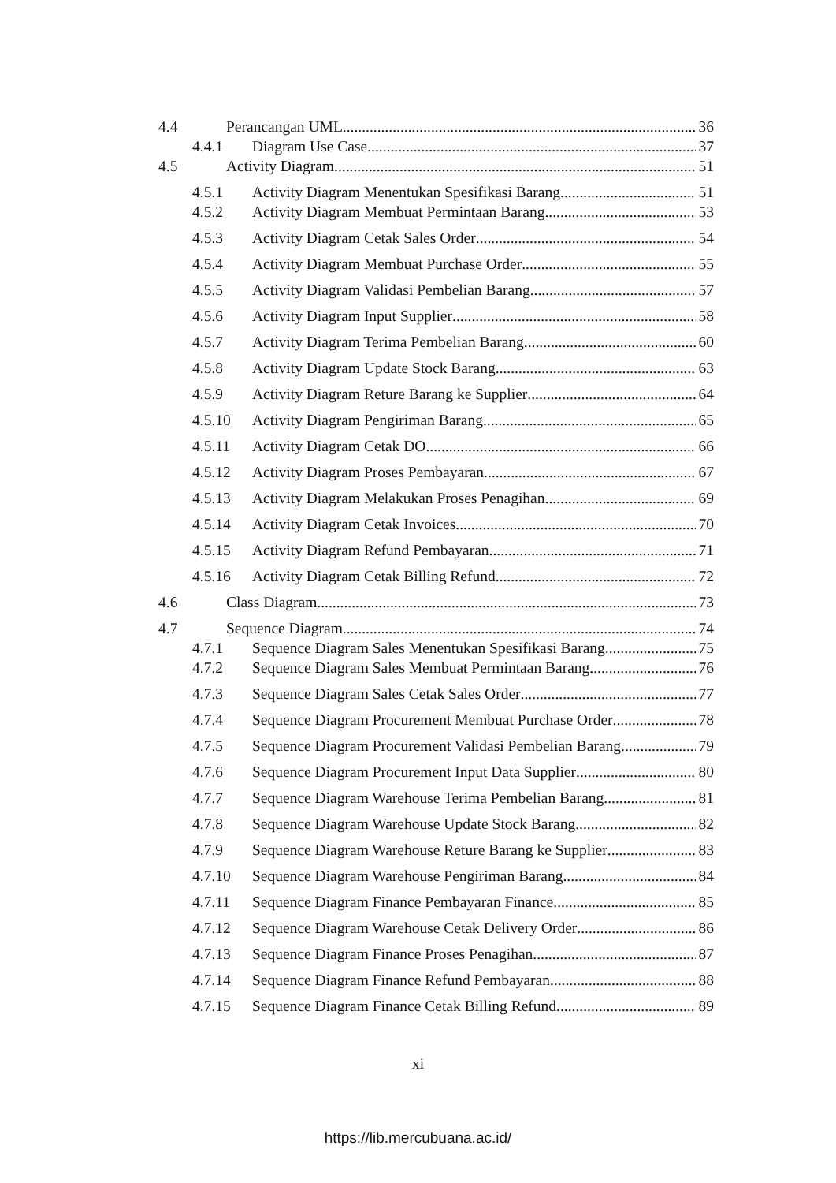4.4 Perancangan UML 36
4.4.1 Diagram Use Case 37
4.5 Activity Diagram 51
4.5.1 Activity Diagram Menentukan Spesifikasi Barang 51
4.5.2 Activity Diagram Membuat Permintaan Barang 53
4.5.3 Activity Diagram Cetak Sales Order 54
4.5.4 Activity Diagram Membuat Purchase Order 55
4.5.5 Activity Diagram Validasi Pembelian Barang 57
4.5.6 Activity Diagram Input Supplier 58
4.5.7 Activity Diagram Terima Pembelian Barang 60
4.5.8 Activity Diagram Update Stock Barang 63
4.5.9 Activity Diagram Reture Barang ke Supplier 64
4.5.10 Activity Diagram Pengiriman Barang 65
4.5.11 Activity Diagram Cetak DO 66
4.5.12 Activity Diagram Proses Pembayaran 67
4.5.13 Activity Diagram Melakukan Proses Penagihan 69
4.5.14 Activity Diagram Cetak Invoices 70
4.5.15 Activity Diagram Refund Pembayaran 71
4.5.16 Activity Diagram Cetak Billing Refund 72
4.6 Class Diagram 73
4.7 Sequence Diagram 74
4.7.1 Sequence Diagram Sales Menentukan Spesifikasi Barang 75
4.7.2 Sequence Diagram Sales Membuat Permintaan Barang 76
4.7.3 Sequence Diagram Sales Cetak Sales Order 77
4.7.4 Sequence Diagram Procurement Membuat Purchase Order 78
4.7.5 Sequence Diagram Procurement Validasi Pembelian Barang 79
4.7.6 Sequence Diagram Procurement Input Data Supplier 80
4.7.7 Sequence Diagram Warehouse Terima Pembelian Barang 81
4.7.8 Sequence Diagram Warehouse Update Stock Barang 82
4.7.9 Sequence Diagram Warehouse Reture Barang ke Supplier 83
4.7.10 Sequence Diagram Warehouse Pengiriman Barang 84
4.7.11 Sequence Diagram Finance Pembayaran Finance 85
4.7.12 Sequence Diagram Warehouse Cetak Delivery Order 86
4.7.13 Sequence Diagram Finance Proses Penagihan 87
4.7.14 Sequence Diagram Finance Refund Pembayaran 88
4.7.15 Sequence Diagram Finance Cetak Billing Refund 89
xi
https://lib.mercubuana.ac.id/